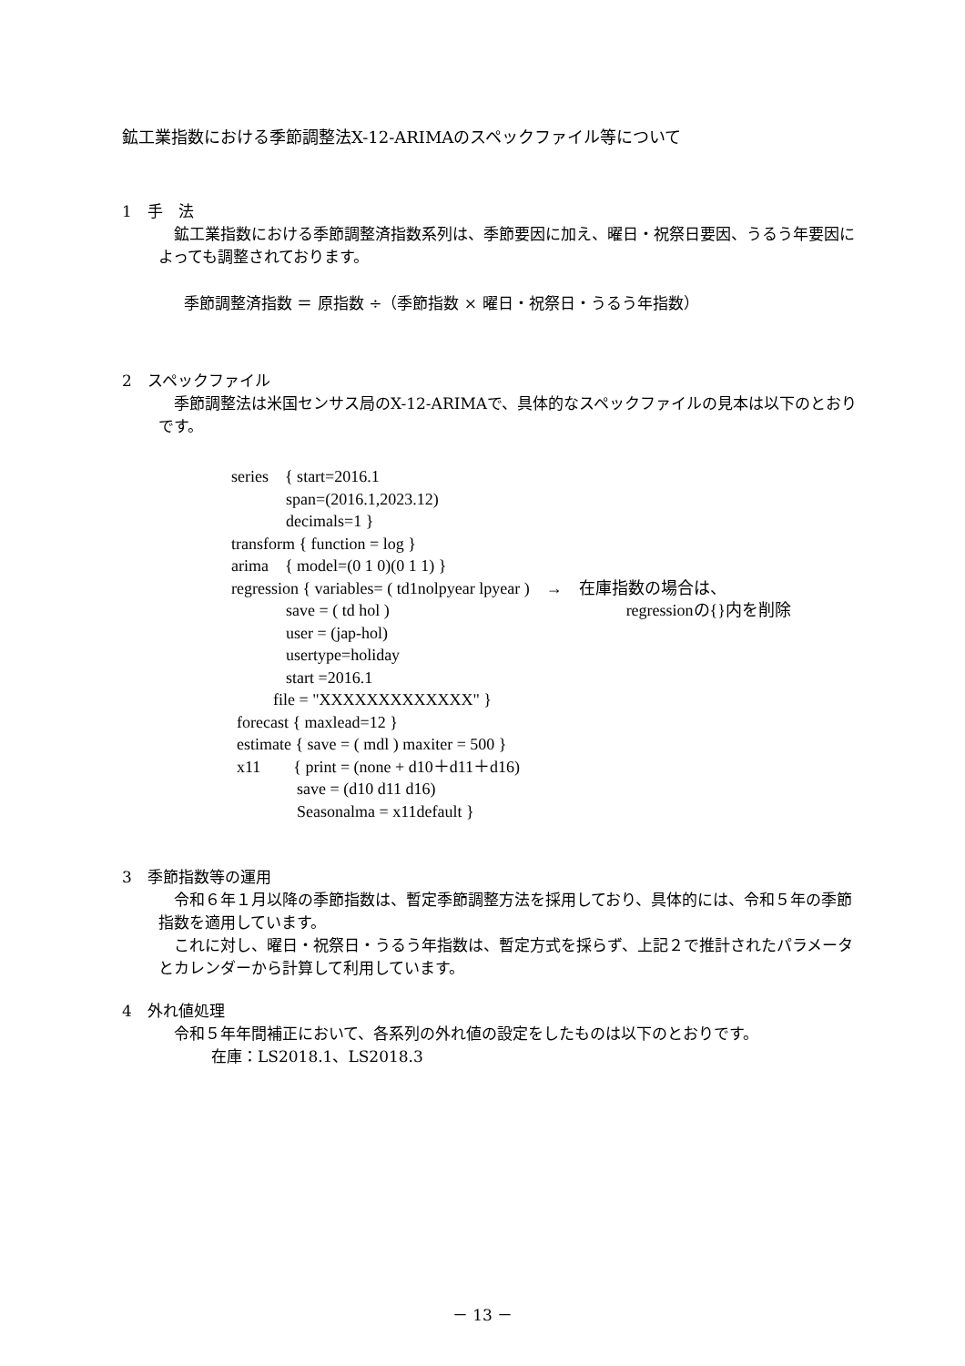鉱工業指数における季節調整法X-12-ARIMAのスペックファイル等について
1　手　法
　鉱工業指数における季節調整済指数系列は、季節要因に加え、曜日・祝祭日要因、うるう年要因によっても調整されております。
季節調整済指数 ＝ 原指数 ÷（季節指数 × 曜日・祝祭日・うるう年指数）
2　スペックファイル
　季節調整法は米国センサス局のX-12-ARIMAで、具体的なスペックファイルの見本は以下のとおりです。
series　{ start=2016.1
span=(2016.1,2023.12)
decimals=1 }
transform { function = log }
arima　{ model=(0 1 0)(0 1 1) }
regression { variables= ( td1nolpyear lpyear )　→　在庫指数の場合は、
save = ( td hol ) regressionの{}内を削除
user = (jap-hol)
usertype=holiday
start =2016.1
file = "XXXXXXXXXXXXX" }
forecast { maxlead=12 }
estimate { save = ( mdl ) maxiter = 500 }
x11　　{ print = (none + d10＋d11＋d16)
save = (d10 d11 d16)
Seasonalma = x11default }
3　季節指数等の運用
　令和６年１月以降の季節指数は、暫定季節調整方法を採用しており、具体的には、令和５年の季節指数を適用しています。
　これに対し、曜日・祝祭日・うるう年指数は、暫定方式を採らず、上記２で推計されたパラメータとカレンダーから計算して利用しています。
4　外れ値処理
　令和５年年間補正において、各系列の外れ値の設定をしたものは以下のとおりです。
在庫：LS2018.1、LS2018.3
－ 13 －